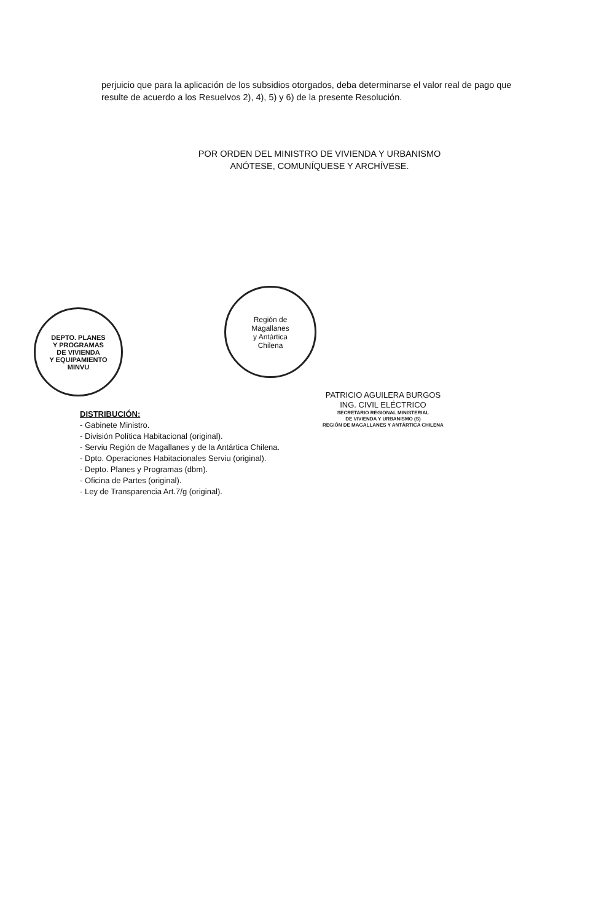perjuicio que para la aplicación de los subsidios otorgados, deba determinarse el valor real de pago que resulte de acuerdo a los Resuelvos 2), 4), 5) y 6) de la presente Resolución.
POR ORDEN DEL MINISTRO DE VIVIENDA Y URBANISMO
ANÓTESE, COMUNÍQUESE Y ARCHÍVESE.
Región de
Magallanes
y Antártica
Chilena
DEPTO. PLANES
Y PROGRAMAS
DE VIVIENDA
Y EQUIPAMIENTO
MINVU
PATRICIO AGUILERA BURGOS
ING. CIVIL ELÉCTRICO
SECRETARIO REGIONAL MINISTERIAL
DE VIVIENDA Y URBANISMO (S)
REGIÓN DE MAGALLANES Y ANTÁRTICA CHILENA
DISTRIBUCIÓN:
- Gabinete Ministro.
- División Política Habitacional (original).
- Serviu Región de Magallanes y de la Antártica Chilena.
- Dpto. Operaciones Habitacionales Serviu (original).
- Depto. Planes y Programas (dbm).
- Oficina de Partes (original).
- Ley de Transparencia Art.7/g (original).